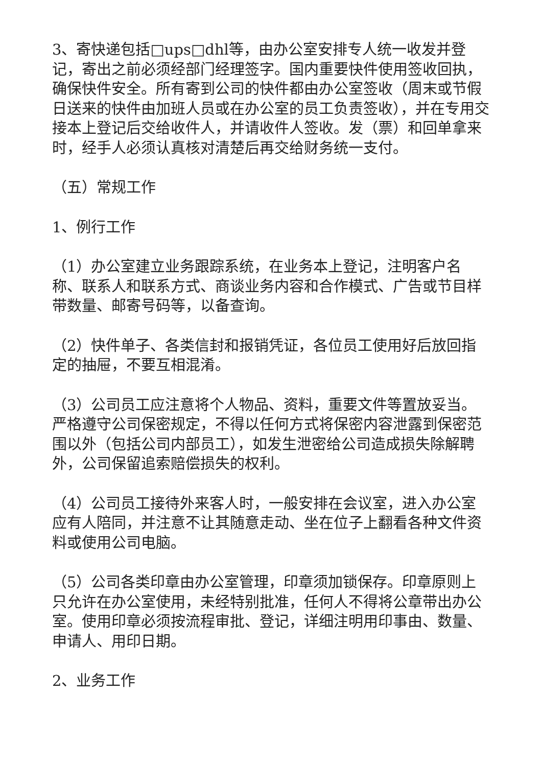3、寄快递包括□ups□dhl等，由办公室安排专人统一收发并登记，寄出之前必须经部门经理签字。国内重要快件使用签收回执，确保快件安全。所有寄到公司的快件都由办公室签收（周末或节假日送来的快件由加班人员或在办公室的员工负责签收），并在专用交接本上登记后交给收件人，并请收件人签收。发（票）和回单拿来时，经手人必须认真核对清楚后再交给财务统一支付。
（五）常规工作
1、例行工作
（1）办公室建立业务跟踪系统，在业务本上登记，注明客户名称、联系人和联系方式、商谈业务内容和合作模式、广告或节目样带数量、邮寄号码等，以备查询。
（2）快件单子、各类信封和报销凭证，各位员工使用好后放回指定的抽屉，不要互相混淆。
（3）公司员工应注意将个人物品、资料，重要文件等置放妥当。严格遵守公司保密规定，不得以任何方式将保密内容泄露到保密范围以外（包括公司内部员工），如发生泄密给公司造成损失除解聘外，公司保留追索赔偿损失的权利。
（4）公司员工接待外来客人时，一般安排在会议室，进入办公室应有人陪同，并注意不让其随意走动、坐在位子上翻看各种文件资料或使用公司电脑。
（5）公司各类印章由办公室管理，印章须加锁保存。印章原则上只允许在办公室使用，未经特别批准，任何人不得将公章带出办公室。使用印章必须按流程审批、登记，详细注明用印事由、数量、申请人、用印日期。
2、业务工作